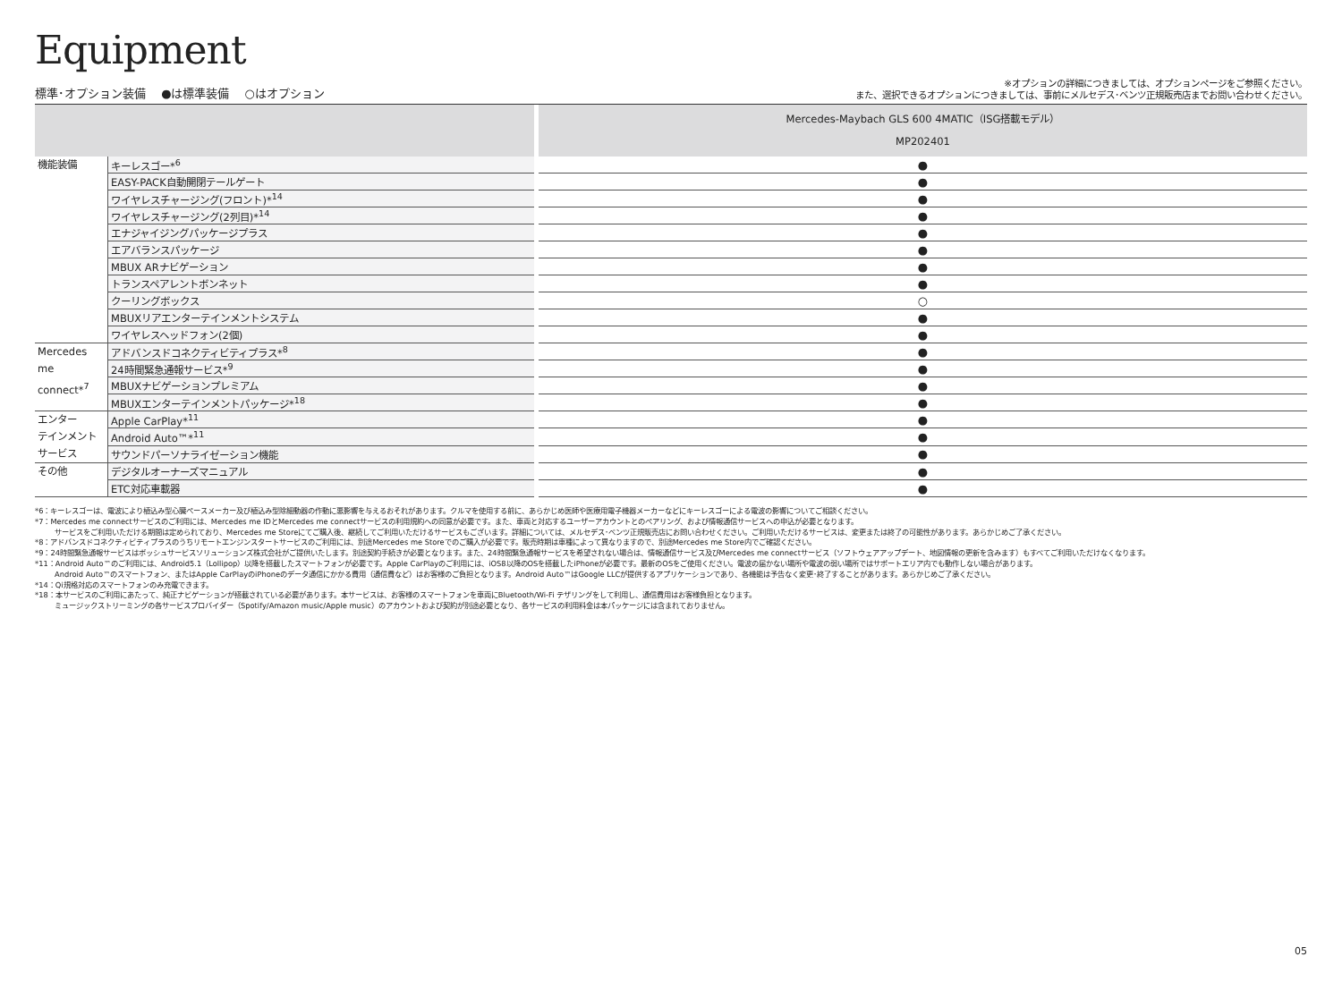Equipment
標準･オプション装備　 ●は標準装備　 ○はオプション
※オプションの詳細につきましては、オプションページをご参照ください。
また、選択できるオプションにつきましては、事前にメルセデス･ベンツ正規販売店までお問い合わせください。
| | | | Mercedes-Maybach GLS 600 4MATIC（ISG搭載モデル） MP202401 |
| --- | --- | --- | --- |
| 機能装備 | キーレスゴー*<sup>6</sup> | | ● |
| | EASY-PACK自動開閉テールゲート | | ● |
| | ワイヤレスチャージング(フロント)*<sup>14</sup> | | ● |
| | ワイヤレスチャージング(2列目)*<sup>14</sup> | | ● |
| | エナジャイジングパッケージプラス | | ● |
| | エアバランスパッケージ | | ● |
| | MBUX ARナビゲーション | | ● |
| | トランスペアレントボンネット | | ● |
| | クーリングボックス | | ○ |
| | MBUXリアエンターテインメントシステム | | ● |
| | ワイヤレスヘッドフォン(2個) | | ● |
| Mercedes me connect*<sup>7</sup> | アドバンスドコネクティビティプラス*<sup>8</sup> | | ● |
| | 24時間緊急通報サービス*<sup>9</sup> | | ● |
| | MBUXナビゲーションプレミアム | | ● |
| | MBUXエンターテインメントパッケージ*<sup>18</sup> | | ● |
| エンター テインメント サービス | Apple CarPlay*<sup>11</sup> | | ● |
| | Android Auto™*<sup>11</sup> | | ● |
| | サウンドパーソナライゼーション機能 | | ● |
| その他 | デジタルオーナーズマニュアル | | ● |
| | ETC対応車載器 | | ● |
*6：キーレスゴーは、電波により植込み型心臓ペースメーカー及び植込み型除細動器の作動に悪影響を与えるおそれがあります。クルマを使用する前に、あらかじめ医師や医療用電子機器メーカーなどにキーレスゴーによる電波の影響についてご相談ください。
*7：Mercedes me connectサービスのご利用には、Mercedes me IDとMercedes me connectサービスの利用規約への同意が必要です。また、車両と対応するユーザーアカウントとのペアリング、および情報通信サービスへの申込が必要となります。
サービスをご利用いただける期間は定められており、Mercedes me Storeにてご購入後、継続してご利用いただけるサービスもございます。詳細については、メルセデス･ベンツ正規販売店にお問い合わせください。ご利用いただけるサービスは、変更または終了の可能性があります。あらかじめご了承ください。
*8：アドバンスドコネクティビティプラスのうちリモートエンジンスタートサービスのご利用には、別途Mercedes me Storeでのご購入が必要です。販売時期は車種によって異なりますので、別途Mercedes me Store内でご確認ください。
*9：24時間緊急通報サービスはボッシュサービスソリューションズ株式会社がご提供いたします。別途契約手続きが必要となります。また、24時間緊急通報サービスを希望されない場合は、情報通信サービス及びMercedes me connectサービス（ソフトウェアアップデート、地図情報の更新を含みます）もすべてご利用いただけなくなります。
*11：Android Auto™のご利用には、Android5.1（Lollipop）以降を搭載したスマートフォンが必要です。Apple CarPlayのご利用には、iOS8以降のOSを搭載したiPhoneが必要です。最新のOSをご使用ください。電波の届かない場所や電波の弱い場所ではサポートエリア内でも動作しない場合があります。
Android Auto™のスマートフォン、またはApple CarPlayのiPhoneのデータ通信にかかる費用（通信費など）はお客様のご負担となります。Android Auto™はGoogle LLCが提供するアプリケーションであり、各機能は予告なく変更･終了することがあります。あらかじめご了承ください。
*14：Qi規格対応のスマートフォンのみ充電できます。
*18：本サービスのご利用にあたって、純正ナビゲーションが搭載されている必要があります。本サービスは、お客様のスマートフォンを車両にBluetooth/Wi-Fi テザリングをして利用し、通信費用はお客様負担となります。
ミュージックストリーミングの各サービスプロバイダー（Spotify/Amazon music/Apple music）のアカウントおよび契約が別途必要となり、各サービスの利用料金は本パッケージには含まれておりません。
05